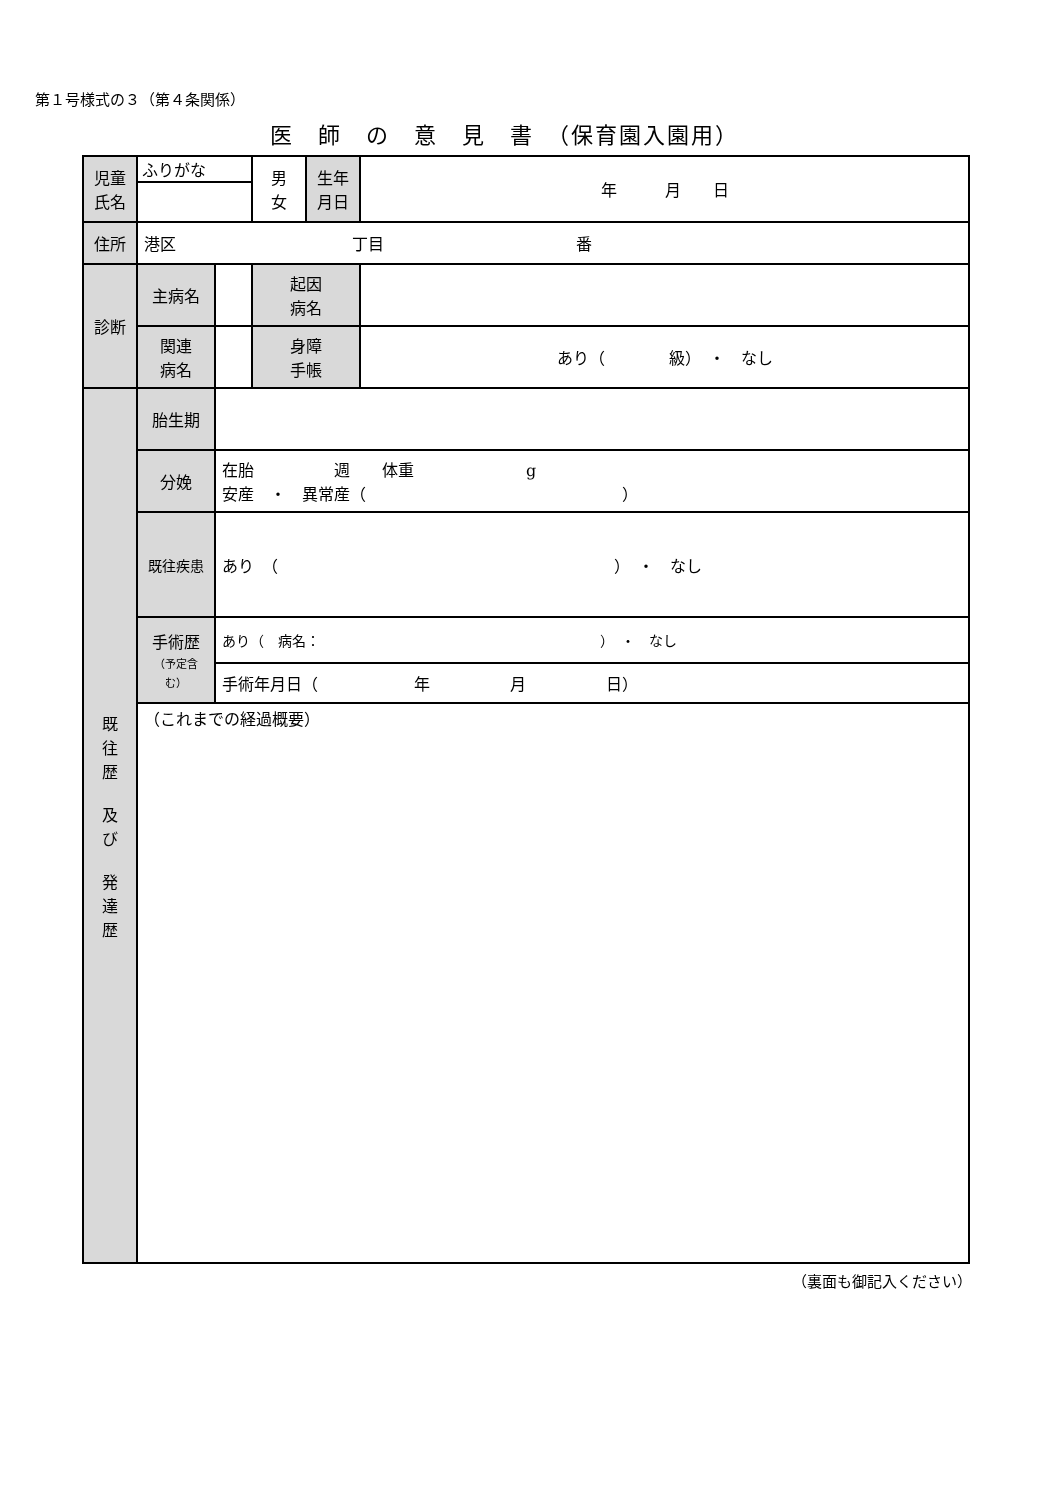第１号様式の３（第４条関係）
医　師　の　意　見　書　（保育園入園用）
| 児童 氏名 | ふりがな | | 男 女 | 生年 月日 | 年 月 日 |
| 住所 | 港区 丁目 番 | | | | |
| 診断 | 主病名 | | 起因 病名 | | |
| | 関連 病名 | | 身障 手帳 | | あり（ 級） ・ なし |
| 既 往 歴 及 び 発 達 歴 | 胎生期 | | | | |
| | 分娩 | 在胎 週 体重 g 安産 ・ 異常産（ ） | | | |
| | 既往疾患 | あり （ ） ・ なし | | | |
| | 手術歴 （予定含む） | あり（ 病名： ） ・ なし | | | |
| | | 手術年月日（ 年 月 日） | | | |
| | （これまでの経過概要） | | | | |
（裏面も御記入ください）